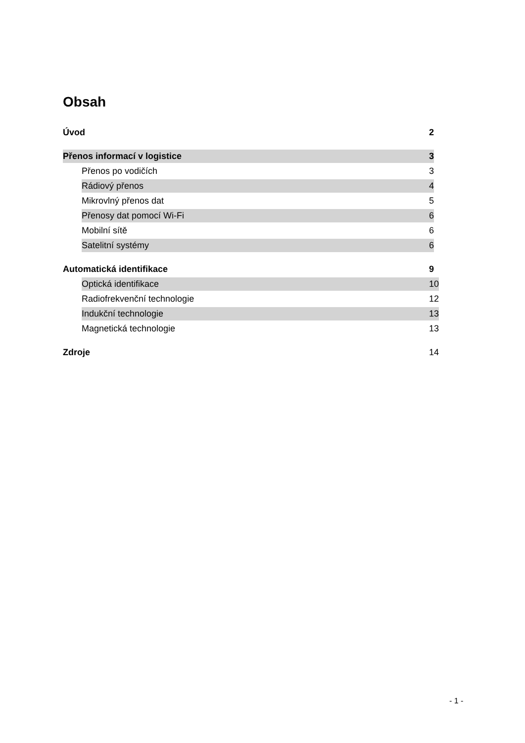Obsah
Úvod 2
Přenos informací v logistice 3
Přenos po vodičích 3
Rádiový přenos 4
Mikrovlný přenos dat 5
Přenosy dat pomocí Wi-Fi 6
Mobilní sítě 6
Satelitní systémy 6
Automatická identifikace 9
Optická identifikace 10
Radiofrekvenční technologie 12
Indukční technologie 13
Magnetická technologie 13
Zdroje 14
- 1 -